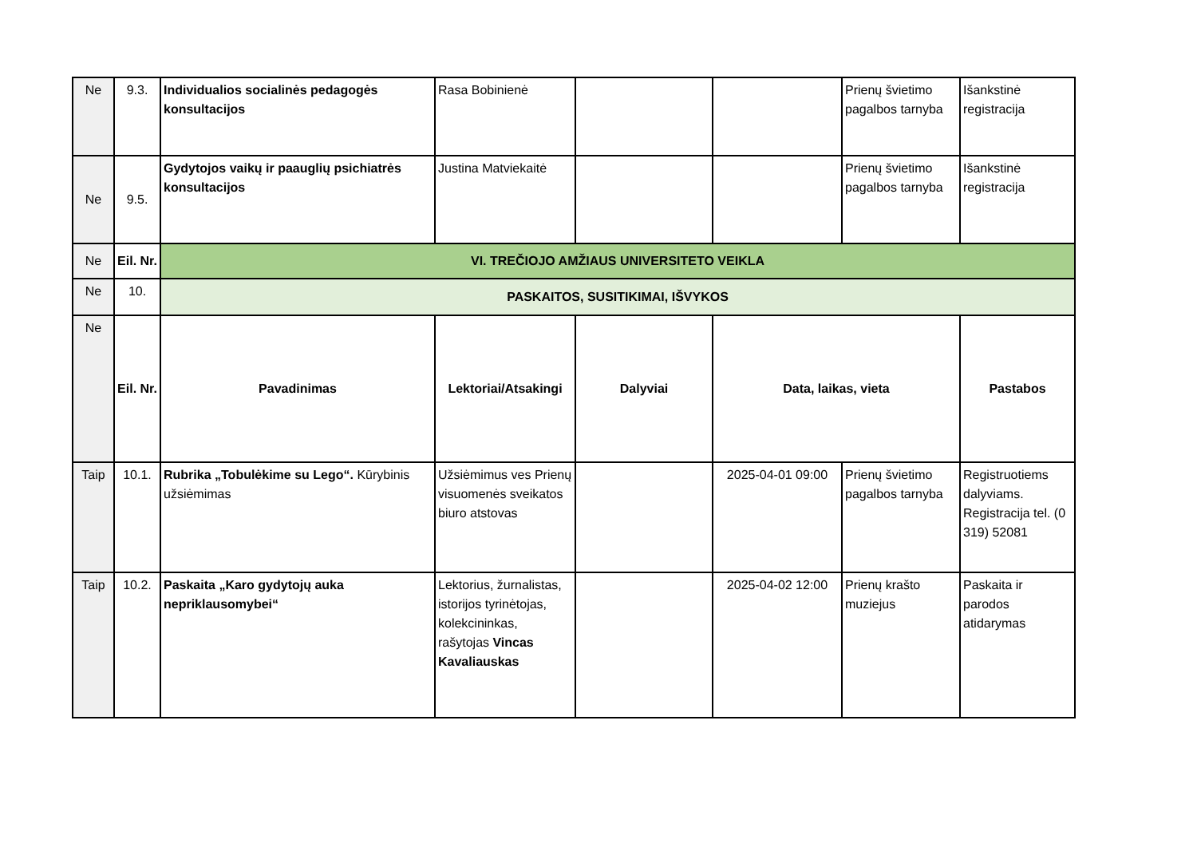| Ne | 9.3. | Individualios socialinės pedagogės konsultacijos | Rasa Bobinienė | | | Prienų švietimo pagalbos tarnyba | Išankstinė registracija |
| Ne | 9.5. | Gydytojos vaikų ir paauglių psichiatrės konsultacijos | Justina Matviekaitė | | | Prienų švietimo pagalbos tarnyba | Išankstinė registracija |
| Ne | Eil. Nr. | VI. TREČIOJO AMŽIAUS UNIVERSITETO VEIKLA | | | | | |
| Ne | 10. | PASKAITOS, SUSITIKIMAI, IŠVYKOS | | | | | |
| Ne | Eil. Nr. | Pavadinimas | Lektoriai/Atsakingi | Dalyviai | Data, laikas, vieta | | Pastabos |
| Taip | 10.1. | Rubrika „Tobulėkime su Lego“. Kūrybinis užsiėmimas | Užsiėmimus ves Prienų visuomenės sveikatos biuro atstovas | | 2025-04-01 09:00 | Prienų švietimo pagalbos tarnyba | Registruotiems dalyviams. Registracija tel. (0 319) 52081 |
| Taip | 10.2. | Paskaita „Karo gydytojų auka nepriklausomybei“ | Lektorius, žurnalistas, istorijos tyrinėtojas, kolekcininkas, rašytojas Vincas Kavaliauskas | | 2025-04-02 12:00 | Prienų krašto muziejus | Paskaita ir parodos atidarymas |